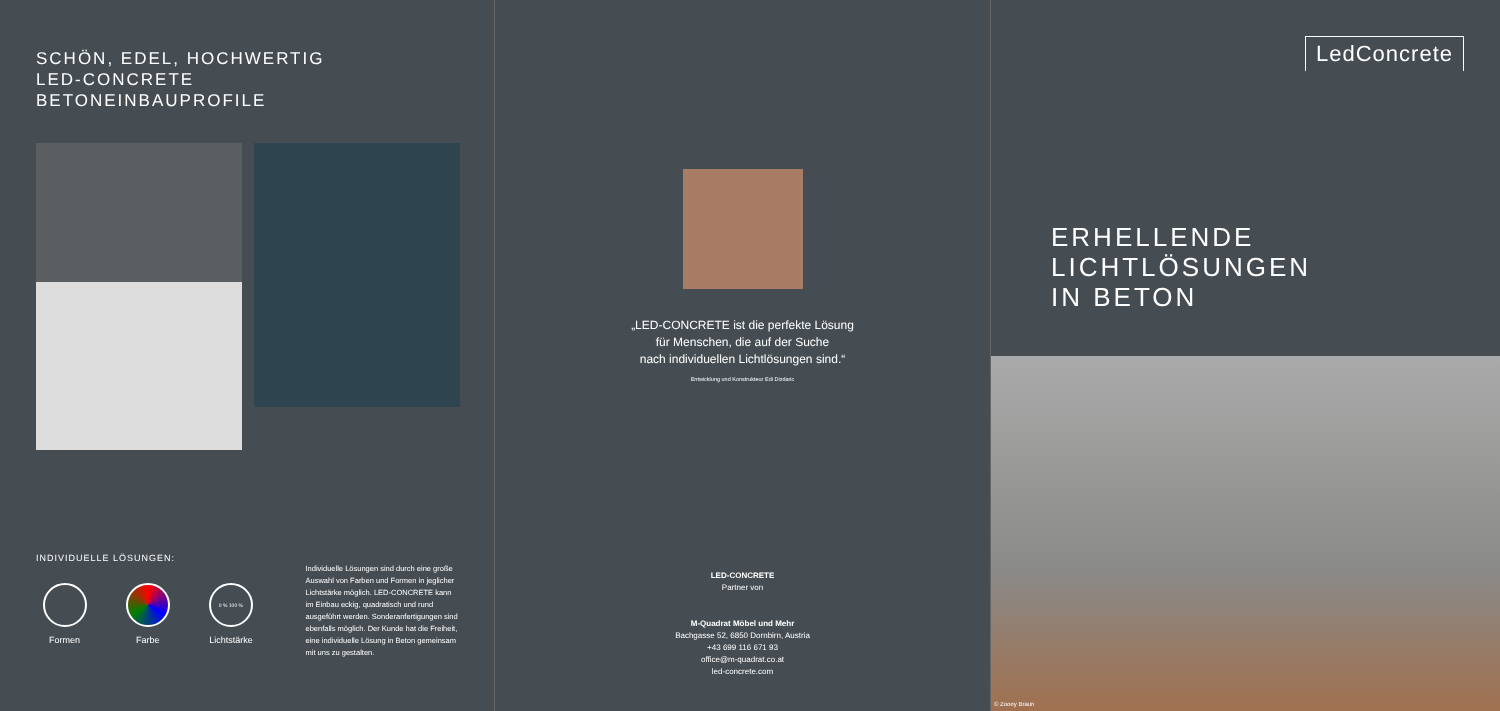SCHÖN, EDEL, HOCHWERTIG
LED-CONCRETE
BETONEINBAUPROFILE
INDIVIDUELLE LÖSUNGEN:
Formen Farbe
0 % 100 %
Lichtstärke
Individuelle Lösungen sind durch eine große Auswahl von Farben und Formen in jeglicher Lichtstärke möglich. LED-CONCRETE kann im Einbau eckig, quadratisch und rund ausgeführt werden. Sonderanfertigungen sind ebenfalls möglich. Der Kunde hat die Freiheit, eine individuelle Lösung in Beton gemeinsam mit uns zu gestalten.
„LED-CONCRETE ist die perfekte Lösung
für Menschen, die auf der Suche
nach individuellen Lichtlösungen sind.“
Entwicklung und Konstrukteur Edi Dizdaric
LED-CONCRETE
Partner von
M-Quadrat Möbel und Mehr
Bachgasse 52, 6850 Dornbirn, Austria
+43 699 116 671 93
office@m-quadrat.co.at
led-concrete.com
LedConcrete
ERHELLENDE
LICHTLÖSUNGEN
IN BETON
© Zooey Braun